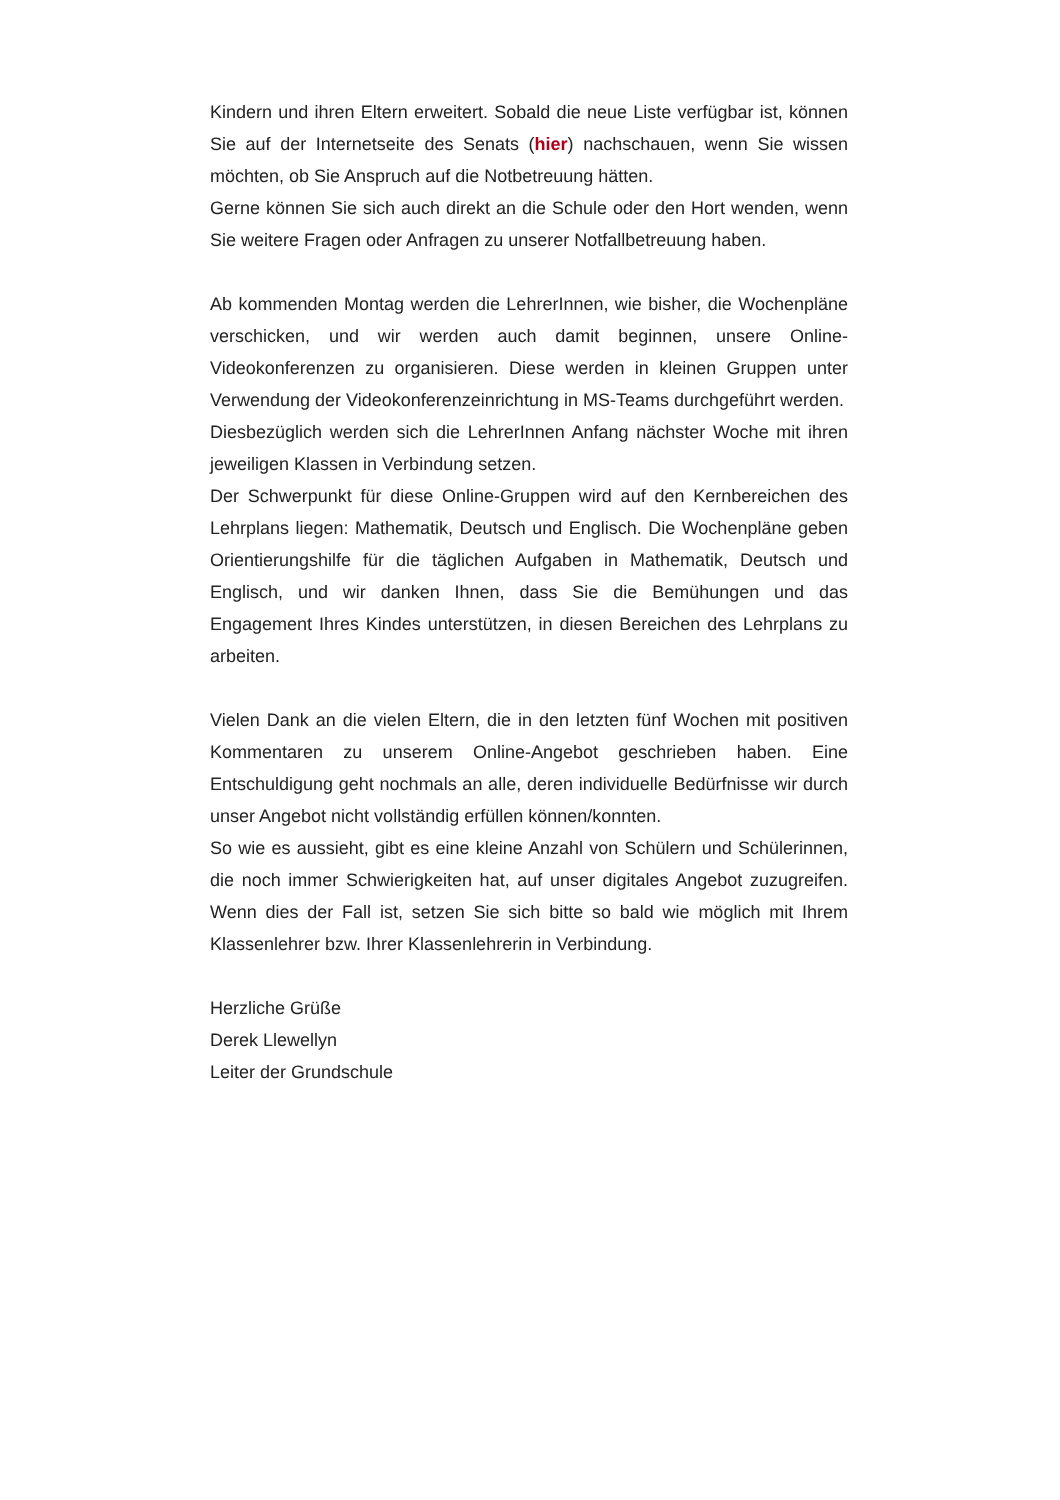Kindern und ihren Eltern erweitert. Sobald die neue Liste verfügbar ist, können Sie auf der Internetseite des Senats (hier) nachschauen, wenn Sie wissen möchten, ob Sie Anspruch auf die Notbetreuung hätten.
Gerne können Sie sich auch direkt an die Schule oder den Hort wenden, wenn Sie weitere Fragen oder Anfragen zu unserer Notfallbetreuung haben.
Ab kommenden Montag werden die LehrerInnen, wie bisher, die Wochenpläne verschicken, und wir werden auch damit beginnen, unsere Online-Videokonferenzen zu organisieren. Diese werden in kleinen Gruppen unter Verwendung der Videokonferenzeinrichtung in MS-Teams durchgeführt werden.
Diesbezüglich werden sich die LehrerInnen Anfang nächster Woche mit ihren jeweiligen Klassen in Verbindung setzen.
Der Schwerpunkt für diese Online-Gruppen wird auf den Kernbereichen des Lehrplans liegen: Mathematik, Deutsch und Englisch. Die Wochenpläne geben Orientierungshilfe für die täglichen Aufgaben in Mathematik, Deutsch und Englisch, und wir danken Ihnen, dass Sie die Bemühungen und das Engagement Ihres Kindes unterstützen, in diesen Bereichen des Lehrplans zu arbeiten.
Vielen Dank an die vielen Eltern, die in den letzten fünf Wochen mit positiven Kommentaren zu unserem Online-Angebot geschrieben haben. Eine Entschuldigung geht nochmals an alle, deren individuelle Bedürfnisse wir durch unser Angebot nicht vollständig erfüllen können/konnten.
So wie es aussieht, gibt es eine kleine Anzahl von Schülern und Schülerinnen, die noch immer Schwierigkeiten hat, auf unser digitales Angebot zuzugreifen. Wenn dies der Fall ist, setzen Sie sich bitte so bald wie möglich mit Ihrem Klassenlehrer bzw. Ihrer Klassenlehrerin in Verbindung.
Herzliche Grüße
Derek Llewellyn
Leiter der Grundschule